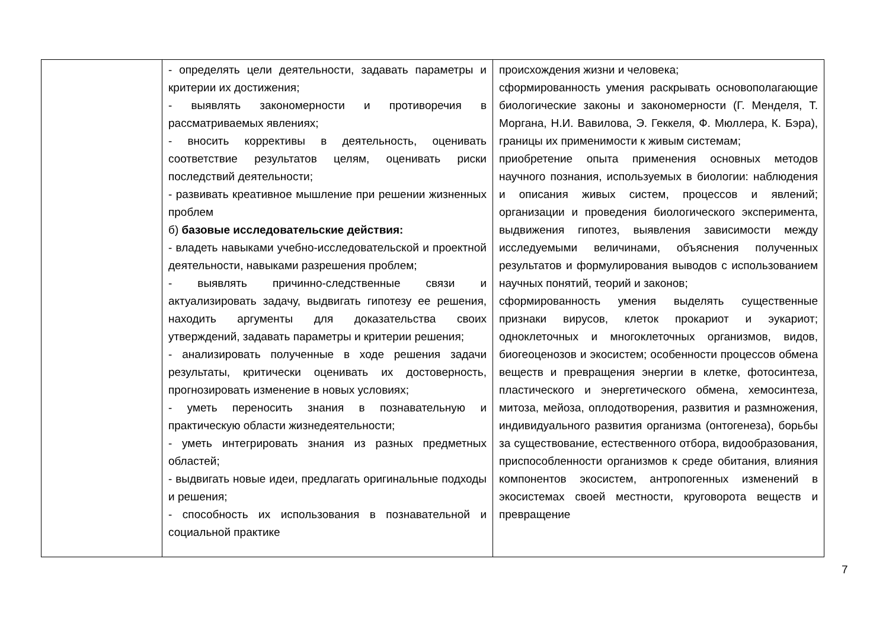| | - определять цели деятельности, задавать параметры и критерии их достижения; - выявлять закономерности и противоречия в рассматриваемых явлениях; - вносить коррективы в деятельность, оценивать соответствие результатов целям, оценивать риски последствий деятельности; - развивать креативное мышление при решении жизненных проблем б) базовые исследовательские действия: - владеть навыками учебно-исследовательской и проектной деятельности, навыками разрешения проблем; - выявлять причинно-следственные связи и актуализировать задачу, выдвигать гипотезу ее решения, находить аргументы для доказательства своих утверждений, задавать параметры и критерии решения; - анализировать полученные в ходе решения задачи результаты, критически оценивать их достоверность, прогнозировать изменение в новых условиях; - уметь переносить знания в познавательную и практическую области жизнедеятельности; - уметь интегрировать знания из разных предметных областей; - выдвигать новые идеи, предлагать оригинальные подходы и решения; - способность их использования в познавательной и социальной практике | происхождения жизни и человека; сформированность умения раскрывать основополагающие биологические законы и закономерности (Г. Менделя, Т. Моргана, Н.И. Вавилова, Э. Геккеля, Ф. Мюллера, К. Бэра), границы их применимости к живым системам; приобретение опыта применения основных методов научного познания, используемых в биологии: наблюдения и описания живых систем, процессов и явлений; организации и проведения биологического эксперимента, выдвижения гипотез, выявления зависимости между исследуемыми величинами, объяснения полученных результатов и формулирования выводов с использованием научных понятий, теорий и законов; сформированность умения выделять существенные признаки вирусов, клеток прокариот и эукариот; одноклеточных и многоклеточных организмов, видов, биогеоценозов и экосистем; особенности процессов обмена веществ и превращения энергии в клетке, фотосинтеза, пластического и энергетического обмена, хемосинтеза, митоза, мейоза, оплодотворения, развития и размножения, индивидуального развития организма (онтогенеза), борьбы за существование, естественного отбора, видообразования, приспособленности организмов к среде обитания, влияния компонентов экосистем, антропогенных изменений в экосистемах своей местности, круговорота веществ и превращение |
7